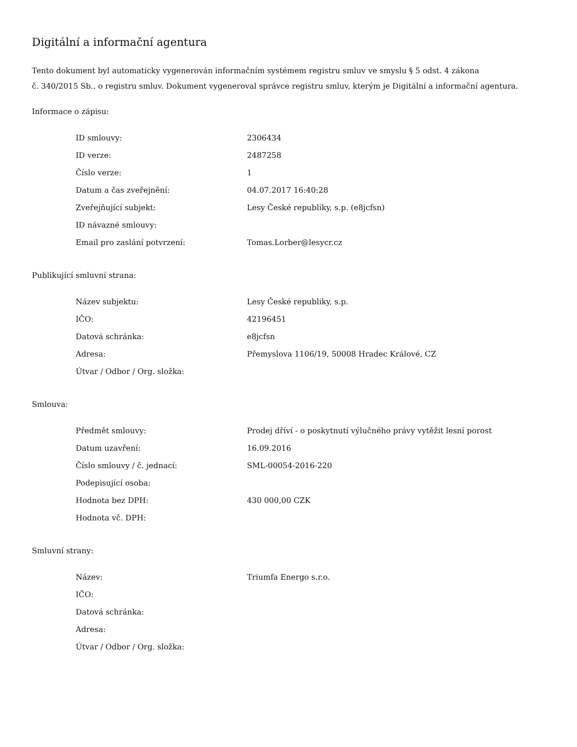Digitální a informační agentura
Tento dokument byl automaticky vygenerován informačním systémem registru smluv ve smyslu § 5 odst. 4 zákona
č. 340/2015 Sb., o registru smluv. Dokument vygeneroval správce registru smluv, kterým je Digitální a informační agentura.
Informace o zápisu:
| ID smlouvy: | 2306434 |
| ID verze: | 2487258 |
| Číslo verze: | 1 |
| Datum a čas zveřejnění: | 04.07.2017 16:40:28 |
| Zveřejňující subjekt: | Lesy České republiky, s.p. (e8jcfsn) |
| ID návazné smlouvy: | |
| Email pro zaslání potvrzení: | Tomas.Lorber@lesycr.cz |
Publikující smluvní strana:
| Název subjektu: | Lesy České republiky, s.p. |
| IČO: | 42196451 |
| Datová schránka: | e8jcfsn |
| Adresa: | Přemyslova 1106/19, 50008 Hradec Králové, CZ |
| Útvar / Odbor / Org. složka: | |
Smlouva:
| Předmět smlouvy: | Prodej dříví - o poskytnutí výlučného právy vytěžit lesní porost |
| Datum uzavření: | 16.09.2016 |
| Číslo smlouvy / č. jednací: | SML-00054-2016-220 |
| Podepisující osoba: | |
| Hodnota bez DPH: | 430 000,00 CZK |
| Hodnota vč. DPH: | |
Smluvní strany:
| Název: | Triumfa Energo s.r.o. |
| IČO: | |
| Datová schránka: | |
| Adresa: | |
| Útvar / Odbor / Org. složka: | |